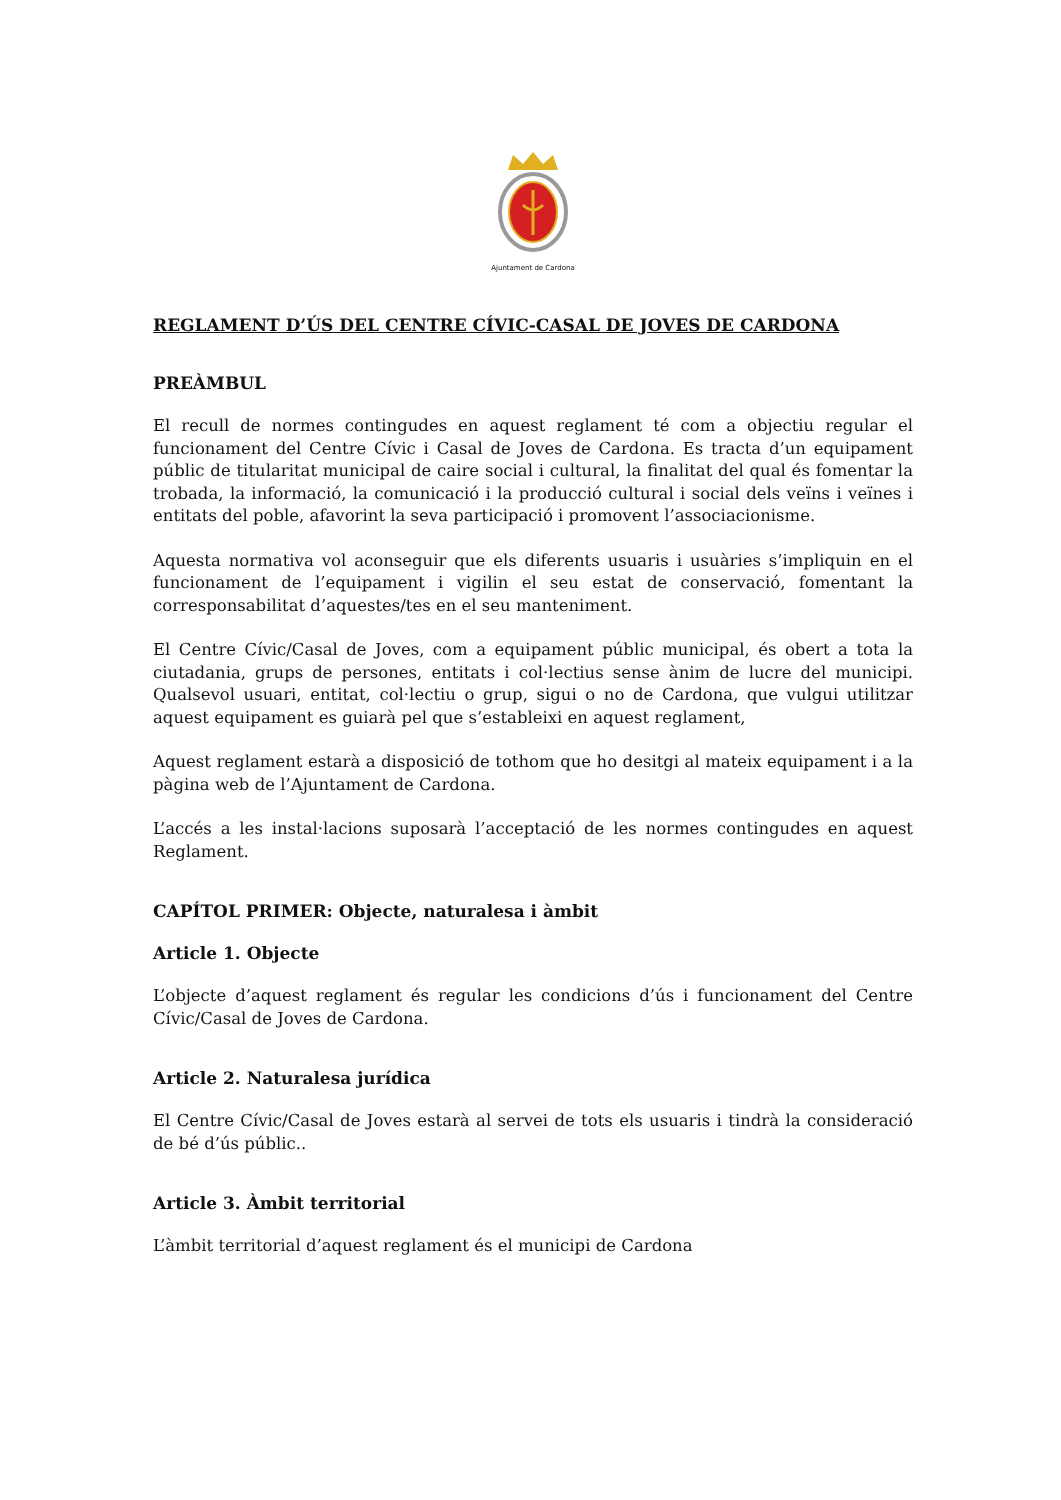Ajuntament de Cardona
REGLAMENT D’ÚS DEL CENTRE CÍVIC-CASAL DE JOVES DE CARDONA
PREÀMBUL
El recull de normes contingudes en aquest reglament té com a objectiu regular el funcionament del Centre Cívic i Casal de Joves de Cardona. Es tracta d’un equipament públic de titularitat municipal de caire social i cultural, la finalitat del qual és fomentar la trobada, la informació, la comunicació i la producció cultural i social dels veïns i veïnes i entitats del poble, afavorint la seva participació i promovent l’associacionisme.
Aquesta normativa vol aconseguir que els diferents usuaris i usuàries s’impliquin en el funcionament de l’equipament i vigilin el seu estat de conservació, fomentant la corresponsabilitat d’aquestes/tes en el seu manteniment.
El Centre Cívic/Casal de Joves, com a equipament públic municipal, és obert a tota la ciutadania, grups de persones, entitats i col·lectius sense ànim de lucre del municipi. Qualsevol usuari, entitat, col·lectiu o grup, sigui o no de Cardona, que vulgui utilitzar aquest equipament es guiarà pel que s’estableixi en aquest reglament,
Aquest reglament estarà a disposició de tothom que ho desitgi al mateix equipament i a la pàgina web de l’Ajuntament de Cardona.
L’accés a les instal·lacions suposarà l’acceptació de les normes contingudes en aquest Reglament.
CAPÍTOL PRIMER: Objecte, naturalesa i àmbit
Article 1. Objecte
L’objecte d’aquest reglament és regular les condicions d’ús i funcionament del Centre Cívic/Casal de Joves de Cardona.
Article 2. Naturalesa jurídica
El Centre Cívic/Casal de Joves estarà al servei de tots els usuaris i tindrà la consideració de bé d’ús públic..
Article 3. Àmbit territorial
L’àmbit territorial d’aquest reglament és el municipi de Cardona